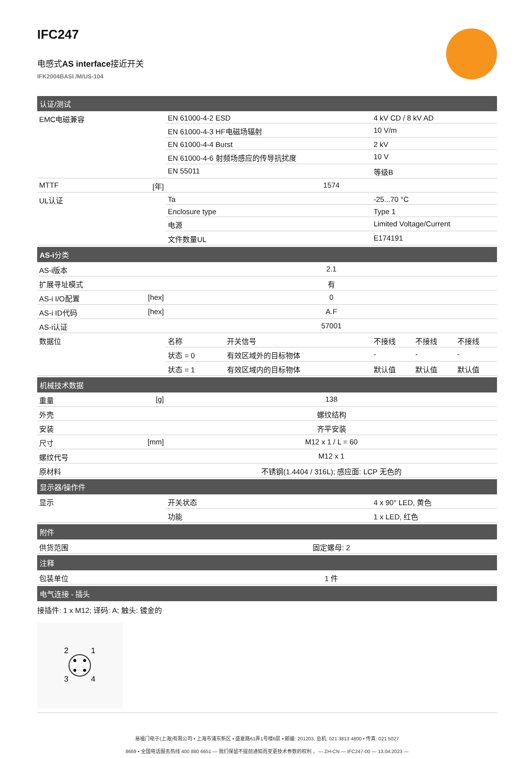IFC247
电感式AS interface接近开关
IFK2004BASI /M/US-104
| 认证/测试 | | | | | |
| EMC电磁兼容 | EN 61000-4-2 ESD | | 4 kV CD / 8 kV AD | | |
| | EN 61000-4-3 HF电磁场辐射 | | 10 V/m | | |
| | EN 61000-4-4 Burst | | 2 kV | | |
| | EN 61000-4-6 射频场感应的传导抗扰度 | | 10 V | | |
| | EN 55011 | | 等级B | | |
| MTTF [年] | 1574 | | | | |
| UL认证 | Ta | | -25...70 °C | | |
| | Enclosure type | | Type 1 | | |
| | 电源 | | Limited Voltage/Current | | |
| | 文件数量UL | | E174191 | | |
| AS-i 分类 | | | | | |
| AS-i版本 | 2.1 | | | | |
| 扩展寻址模式 | 有 | | | | |
| AS-i I/O配置 [hex] | 0 | | | | |
| AS-i ID代码 [hex] | A.F | | | | |
| AS-i认证 | 57001 | | | | |
| 数据位 | 名称 | 开关信号 | 不接线 | 不接线 | 不接线 |
| | 状态 = 0 | 有效区域外的目标物体 | - | - | - |
| | 状态 = 1 | 有效区域内的目标物体 | 默认值 | 默认值 | 默认值 |
| 机械技术数据 | | | | | |
| 重量 [g] | 138 | | | | |
| 外壳 | 螺纹结构 | | | | |
| 安装 | 齐平安装 | | | | |
| 尺寸 [mm] | M12 x 1 / L = 60 | | | | |
| 螺纹代号 | M12 x 1 | | | | |
| 原材料 | 不锈钢(1.4404 / 316L); 感应面: LCP 无色的 | | | | |
| 显示器/操作件 | | | | | |
| 显示 | 开关状态 | | 4 x 90° LED, 黄色 | | |
| | 功能 | | 1 x LED, 红色 | | |
| 附件 | | | | | |
| 供货范围 | 固定螺母: 2 | | | | |
| 注释 | | | | | |
| 包装单位 | 1 件 | | | | |
| 电气连接 - 插头 | | | | | |
接插件: 1 x M12; 译码: A; 触头: 镀金的
2
1
3
4
易福门电子(上海)有限公司 • 上海市浦东新区 • 盛夏路61弄1号楼6层 • 邮编: 201203, 总机: 021 3813 4800 • 传真: 021 5027
8669 • 全国电话服务热线 400 880 6651 — 我们保留不提前通知而变更技术参数的权利 。— ZH-CN — IFC247-00 — 13.04.2023 —